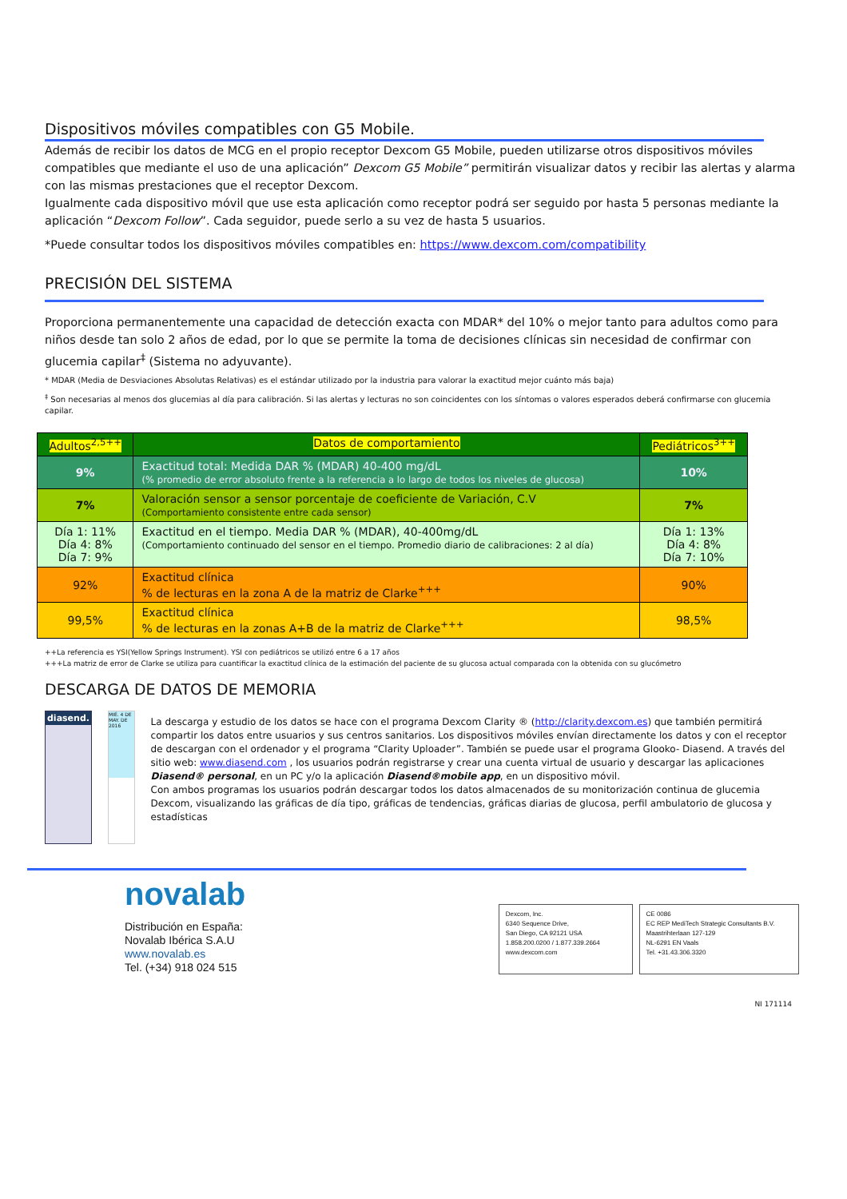Dispositivos móviles compatibles con G5 Mobile.
Además de recibir los datos de MCG en el propio receptor Dexcom G5 Mobile, pueden utilizarse otros dispositivos móviles compatibles que mediante el uso de una aplicación” Dexcom G5 Mobile” permitirán visualizar datos y recibir las alertas y alarma con las mismas prestaciones que el receptor Dexcom.
Igualmente cada dispositivo móvil que use esta aplicación como receptor podrá ser seguido por hasta 5 personas mediante la aplicación “Dexcom Follow”. Cada seguidor, puede serlo a su vez de hasta 5 usuarios.
*Puede consultar todos los dispositivos móviles compatibles en: https://www.dexcom.com/compatibility
PRECISIÓN DEL SISTEMA
Proporciona permanentemente una capacidad de detección exacta con MDAR* del 10% o mejor tanto para adultos como para niños desde tan solo 2 años de edad, por lo que se permite la toma de decisiones clínicas sin necesidad de confirmar con glucemia capilar<sup>‡</sup> (Sistema no adyuvante).
* MDAR (Media de Desviaciones Absolutas Relativas) es el estándar utilizado por la industria para valorar la exactitud mejor cuánto más baja)
<sup>‡</sup> Son necesarias al menos dos glucemias al día para calibración. Si las alertas y lecturas no son coincidentes con los síntomas o valores esperados deberá confirmarse con glucemia capilar.
| Adultos<sup>2,5++</sup> | Datos de comportamiento | Pediátricos<sup>3++</sup> |
| --- | --- | --- |
| 9% | Exactitud total: Medida DAR % (MDAR) 40-400 mg/dL (% promedio de error absoluto frente a la referencia a lo largo de todos los niveles de glucosa) | 10% |
| 7% | Valoración sensor a sensor porcentaje de coeficiente de Variación, C.V (Comportamiento consistente entre cada sensor) | 7% |
| Día 1: 11% Día 4: 8% Día 7: 9% | Exactitud en el tiempo. Media DAR % (MDAR), 40-400mg/dL (Comportamiento continuado del sensor en el tiempo. Promedio diario de calibraciones: 2 al día) | Día 1: 13% Día 4: 8% Día 7: 10% |
| 92% | Exactitud clínica % de lecturas en la zona A de la matriz de Clarke<sup>+++</sup> | 90% |
| 99,5% | Exactitud clínica % de lecturas en la zonas A+B de la matriz de Clarke<sup>+++</sup> | 98,5% |
++La referencia es YSI(Yellow Springs Instrument). YSI con pediátricos se utilizó entre 6 a 17 años
+++La matriz de error de Clarke se utiliza para cuantificar la exactitud clínica de la estimación del paciente de su glucosa actual comparada con la obtenida con su glucómetro
DESCARGA DE DATOS DE MEMORIA
diasend.
MIÉ. 4 DE MAY. DE 2016
La descarga y estudio de los datos se hace con el programa Dexcom Clarity ® (http://clarity.dexcom.es) que también permitirá compartir los datos entre usuarios y sus centros sanitarios. Los dispositivos móviles envían directamente los datos y con el receptor de descargan con el ordenador y el programa “Clarity Uploader”. También se puede usar el programa Glooko- Diasend. A través del sitio web: www.diasend.com , los usuarios podrán registrarse y crear una cuenta virtual de usuario y descargar las aplicaciones Diasend® personal, en un PC y/o la aplicación Diasend®mobile app, en un dispositivo móvil.
Con ambos programas los usuarios podrán descargar todos los datos almacenados de su monitorización continua de glucemia Dexcom, visualizando las gráficas de día tipo, gráficas de tendencias, gráficas diarias de glucosa, perfil ambulatorio de glucosa y estadísticas
novalab
Distribución en España:
Novalab Ibérica S.A.U
www.novalab.es
Tel. (+34) 918 024 515
Dexcom, Inc.
6340 Sequence Drive,
San Diego, CA 92121 USA
1.858.200.0200 / 1.877.339.2664
www.dexcom.com
CE 0086
EC REP MediTech Strategic Consultants B.V.
Maastrihterlaan 127-129
NL-6291 EN Vaals
Tel. +31.43.306.3320
NI 171114